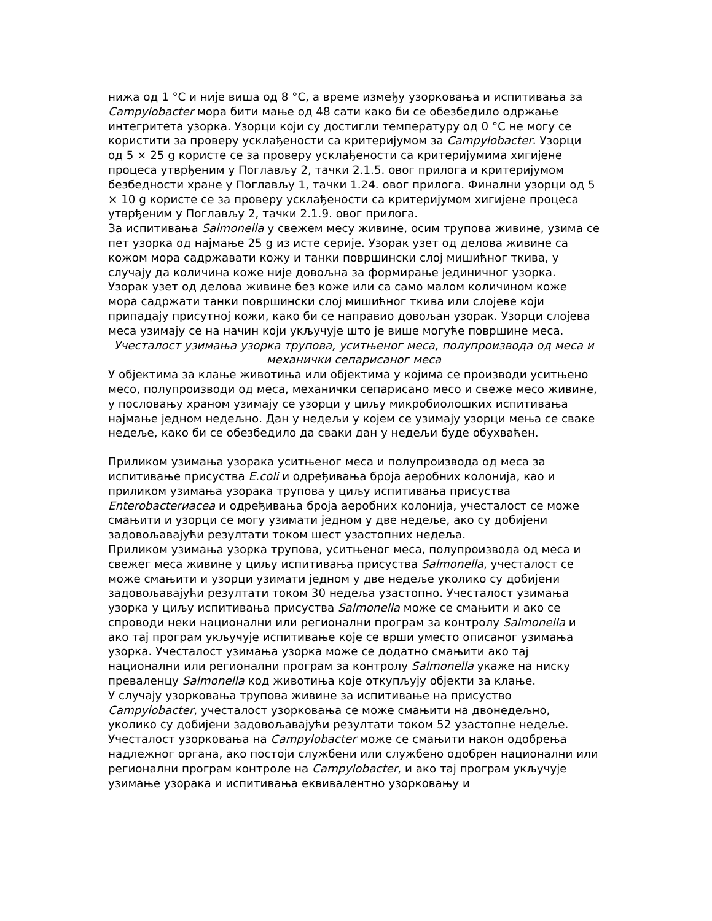нижа од 1 °C и није виша од 8 °C, а време између узорковања и испитивања за Campylobacter мора бити мање од 48 сати како би се обезбедило одржање интегритета узорка. Узорци који су достигли температуру од 0 °C не могу се користити за проверу усклађености са критеријумом за Campylobacter. Узорци од 5 × 25 g користе се за проверу усклађености са критеријумима хигијене процеса утврђеним у Поглављу 2, тачки 2.1.5. овог прилога и критеријумом безбедности хране у Поглављу 1, тачки 1.24. овог прилога. Финални узорци од 5 × 10 g користе се за проверу усклађености са критеријумом хигијене процеса утврђеним у Поглављу 2, тачки 2.1.9. овог прилога.
За испитивања Salmonella у свежем месу живине, осим трупова живине, узима се пет узорка од најмање 25 g из исте серије. Узорак узет од делова живине са кожом мора садржавати кожу и танки површински слој мишићног ткива, у случају да количина коже није довољна за формирање јединичног узорка. Узорак узет од делова живине без коже или са само малом количином коже мора садржати танки површински слој мишићног ткива или слојеве који припадају присутној кожи, како би се направио довољан узорак. Узорци слојева меса узимају се на начин који укључује што је више могуће површине меса.
Учесталост узимања узорка трупова, уситњеног меса, полупроизвода од меса и механички сепарисаног меса
У објектима за клање животиња или објектима у којима се производи уситњено месо, полупроизводи од меса, механички сепарисано месо и свеже месо живине, у пословању храном узимају се узорци у циљу микробиолошких испитивања најмање једном недељно. Дан у недељи у којем се узимају узорци мења се сваке недеље, како би се обезбедило да сваки дан у недељи буде обухваћен.
Приликом узимања узорака уситњеног меса и полупроизвода од меса за испитивање присуства E.coli и одређивања броја аеробних колонија, као и приликом узимања узорака трупова у циљу испитивања присуства Enterobacterиacea и одређивања броја аеробних колонија, учесталост се може смањити и узорци се могу узимати једном у две недеље, ако су добијени задовољавајући резултати током шест узастопних недеља.
Приликом узимања узорка трупова, уситњеног меса, полупроизвода од меса и свежег меса живине у циљу испитивања присуства Salmonella, учесталост се може смањити и узорци узимати једном у две недеље уколико су добијени задовољавајући резултати током 30 недеља узастопно. Учесталост узимања узорка у циљу испитивања присуства Salmonella може се смањити и ако се спроводи неки национални или регионални програм за контролу Salmonella и ако тај програм укључује испитивање које се врши уместо описаног узимања узорка. Учесталост узимања узорка може се додатно смањити ако тај национални или регионални програм за контролу Salmonella укаже на ниску преваленцу Salmonella код животиња које откупљују објекти за клање.
У случају узорковања трупова живине за испитивање на присуство Campylobacter, учесталост узорковања се може смањити на двонедељно, уколико су добијени задовољавајући резултати током 52 узастопне недеље. Учесталост узорковања на Campylobacter може се смањити након одобрења надлежног органа, ако постоји службени или службено одобрен национални или регионални програм контроле на Campylobacter, и ако тај програм укључује узимање узорака и испитивања еквивалентно узорковању и